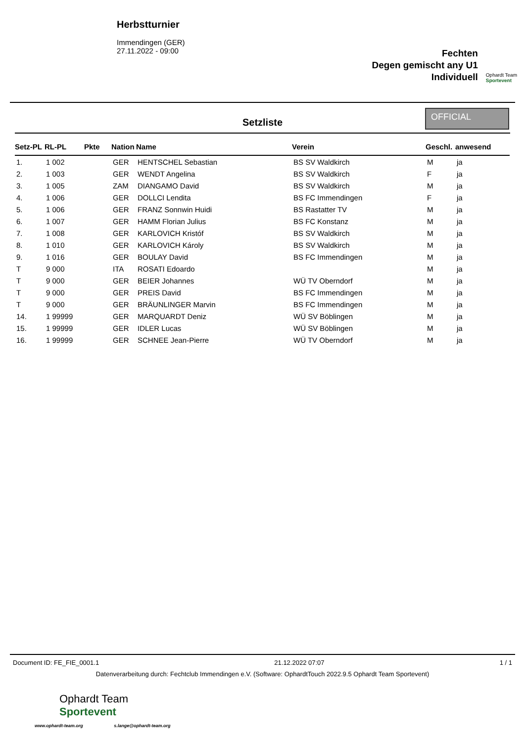Herbstturnier
Immendingen (GER)
27.11.2022 - 09:00
Fechten
Degen gemischt any U1
Individuell
Ophardt Team
Sportevent
Setzliste
OFFICIAL
| Setz-PL | RL-PL | Pkte | Nation | Name | Verein | Geschl. | anwesend |
| --- | --- | --- | --- | --- | --- | --- | --- |
| 1. | 1 002 | | GER | HENTSCHEL Sebastian | BS SV Waldkirch | M | ja |
| 2. | 1 003 | | GER | WENDT Angelina | BS SV Waldkirch | F | ja |
| 3. | 1 005 | | ZAM | DIANGAMO David | BS SV Waldkirch | M | ja |
| 4. | 1 006 | | GER | DOLLCI Lendita | BS FC Immendingen | F | ja |
| 5. | 1 006 | | GER | FRANZ Sonnwin Huidi | BS Rastatter TV | M | ja |
| 6. | 1 007 | | GER | HAMM Florian Julius | BS FC Konstanz | M | ja |
| 7. | 1 008 | | GER | KARLOVICH Kristóf | BS SV Waldkirch | M | ja |
| 8. | 1 010 | | GER | KARLOVICH Károly | BS SV Waldkirch | M | ja |
| 9. | 1 016 | | GER | BOULAY David | BS FC Immendingen | M | ja |
| T | 9 000 | | ITA | ROSATI Edoardo | | M | ja |
| T | 9 000 | | GER | BEIER Johannes | WÜ TV Oberndorf | M | ja |
| T | 9 000 | | GER | PREIS David | BS FC Immendingen | M | ja |
| T | 9 000 | | GER | BRÄUNLINGER Marvin | BS FC Immendingen | M | ja |
| 14. | 1 99999 | | GER | MARQUARDT Deniz | WÜ SV Böblingen | M | ja |
| 15. | 1 99999 | | GER | IDLER Lucas | WÜ SV Böblingen | M | ja |
| 16. | 1 99999 | | GER | SCHNEE Jean-Pierre | WÜ TV Oberndorf | M | ja |
Document ID: FE_FIE_0001.1 21.12.2022 07:07 1 / 1
Datenverarbeitung durch: Fechtclub Immendingen e.V. (Software: OphardtTouch 2022.9.5 Ophardt Team Sportevent)
Ophardt Team
Sportevent
www.ophardt-team.org s.lange@ophardt-team.org